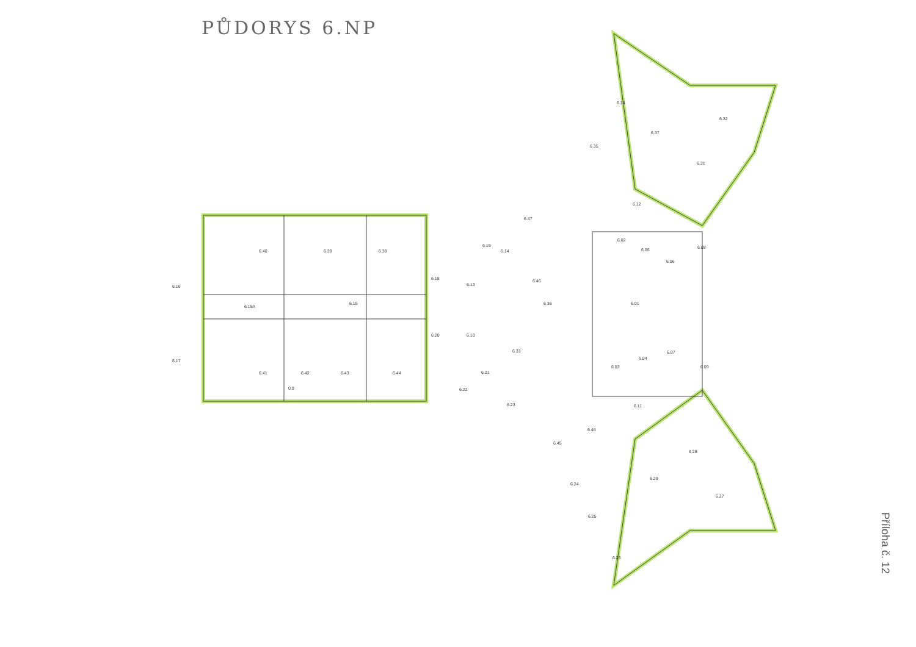PŮDORYS 6.NP
6.40
6.39
6.38
6.16
6.15A
6.15
6.17
6.41
6.42
6.43
6.44
0.0
6.18
6.13
6.19
6.14
6.46
6.20
6.10
6.33
6.21
6.22
6.36
6.01
6.47
6.23
6.34
6.35
6.37
6.32
6.31
6.12
6.02
6.05
6.06
6.08
6.03
6.04
6.07
6.09
6.11
6.46
6.45
6.28
6.29
6.24
6.27
6.25
6.26
Příloha č. 12